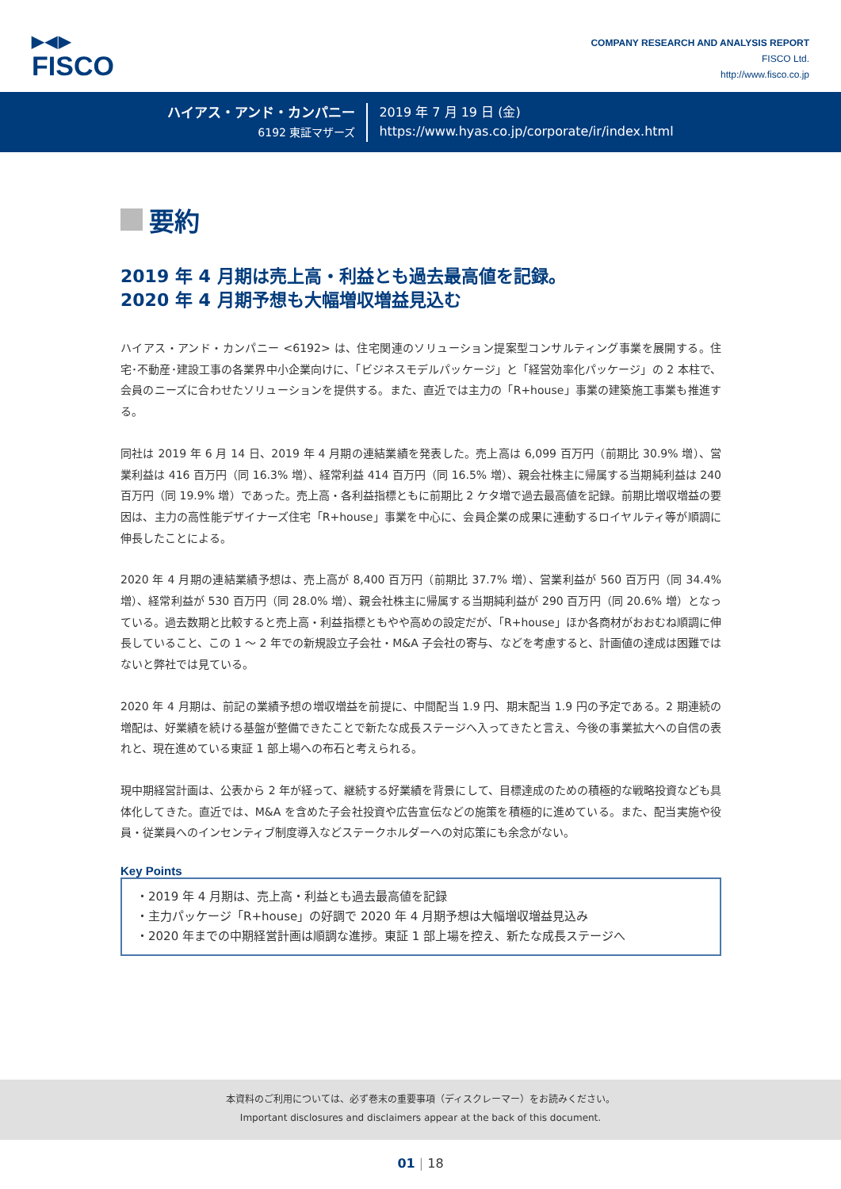▶◀▶
FISCO
COMPANY RESEARCH AND ANALYSIS REPORT
FISCO Ltd.
http://www.fisco.co.jp
ハイアス・アンド・カンパニー
6192 東証マザーズ
2019 年 7 月 19 日 (金)
https://www.hyas.co.jp/corporate/ir/index.html
要約
2019 年 4 月期は売上高・利益とも過去最高値を記録。
2020 年 4 月期予想も大幅増収増益見込む
ハイアス・アンド・カンパニー <6192> は、住宅関連のソリューション提案型コンサルティング事業を展開する。住宅･不動産･建設工事の各業界中小企業向けに、「ビジネスモデルパッケージ」と「経営効率化パッケージ」の 2 本柱で、会員のニーズに合わせたソリューションを提供する。また、直近では主力の「R+house」事業の建築施工事業も推進する。
同社は 2019 年 6 月 14 日、2019 年 4 月期の連結業績を発表した。売上高は 6,099 百万円（前期比 30.9% 増）、営業利益は 416 百万円（同 16.3% 増）、経常利益 414 百万円（同 16.5% 増）、親会社株主に帰属する当期純利益は 240 百万円（同 19.9% 増）であった。売上高・各利益指標ともに前期比 2 ケタ増で過去最高値を記録。前期比増収増益の要因は、主力の高性能デザイナーズ住宅「R+house」事業を中心に、会員企業の成果に連動するロイヤルティ等が順調に伸長したことによる。
2020 年 4 月期の連結業績予想は、売上高が 8,400 百万円（前期比 37.7% 増）、営業利益が 560 百万円（同 34.4% 増）、経常利益が 530 百万円（同 28.0% 増）、親会社株主に帰属する当期純利益が 290 百万円（同 20.6% 増）となっている。過去数期と比較すると売上高・利益指標ともやや高めの設定だが、「R+house」ほか各商材がおおむね順調に伸長していること、この 1 ～ 2 年での新規設立子会社・M&A 子会社の寄与、などを考慮すると、計画値の達成は困難ではないと弊社では見ている。
2020 年 4 月期は、前記の業績予想の増収増益を前提に、中間配当 1.9 円、期末配当 1.9 円の予定である。2 期連続の増配は、好業績を続ける基盤が整備できたことで新たな成長ステージへ入ってきたと言え、今後の事業拡大への自信の表れと、現在進めている東証 1 部上場への布石と考えられる。
現中期経営計画は、公表から 2 年が経って、継続する好業績を背景にして、目標達成のための積極的な戦略投資なども具体化してきた。直近では、M&A を含めた子会社投資や広告宣伝などの施策を積極的に進めている。また、配当実施や役員・従業員へのインセンティブ制度導入などステークホルダーへの対応策にも余念がない。
Key Points
・2019 年 4 月期は、売上高・利益とも過去最高値を記録
・主力パッケージ「R+house」の好調で 2020 年 4 月期予想は大幅増収増益見込み
・2020 年までの中期経営計画は順調な進捗。東証 1 部上場を控え、新たな成長ステージへ
本資料のご利用については、必ず巻末の重要事項（ディスクレーマー）をお読みください。
Important disclosures and disclaimers appear at the back of this document.
01 | 18